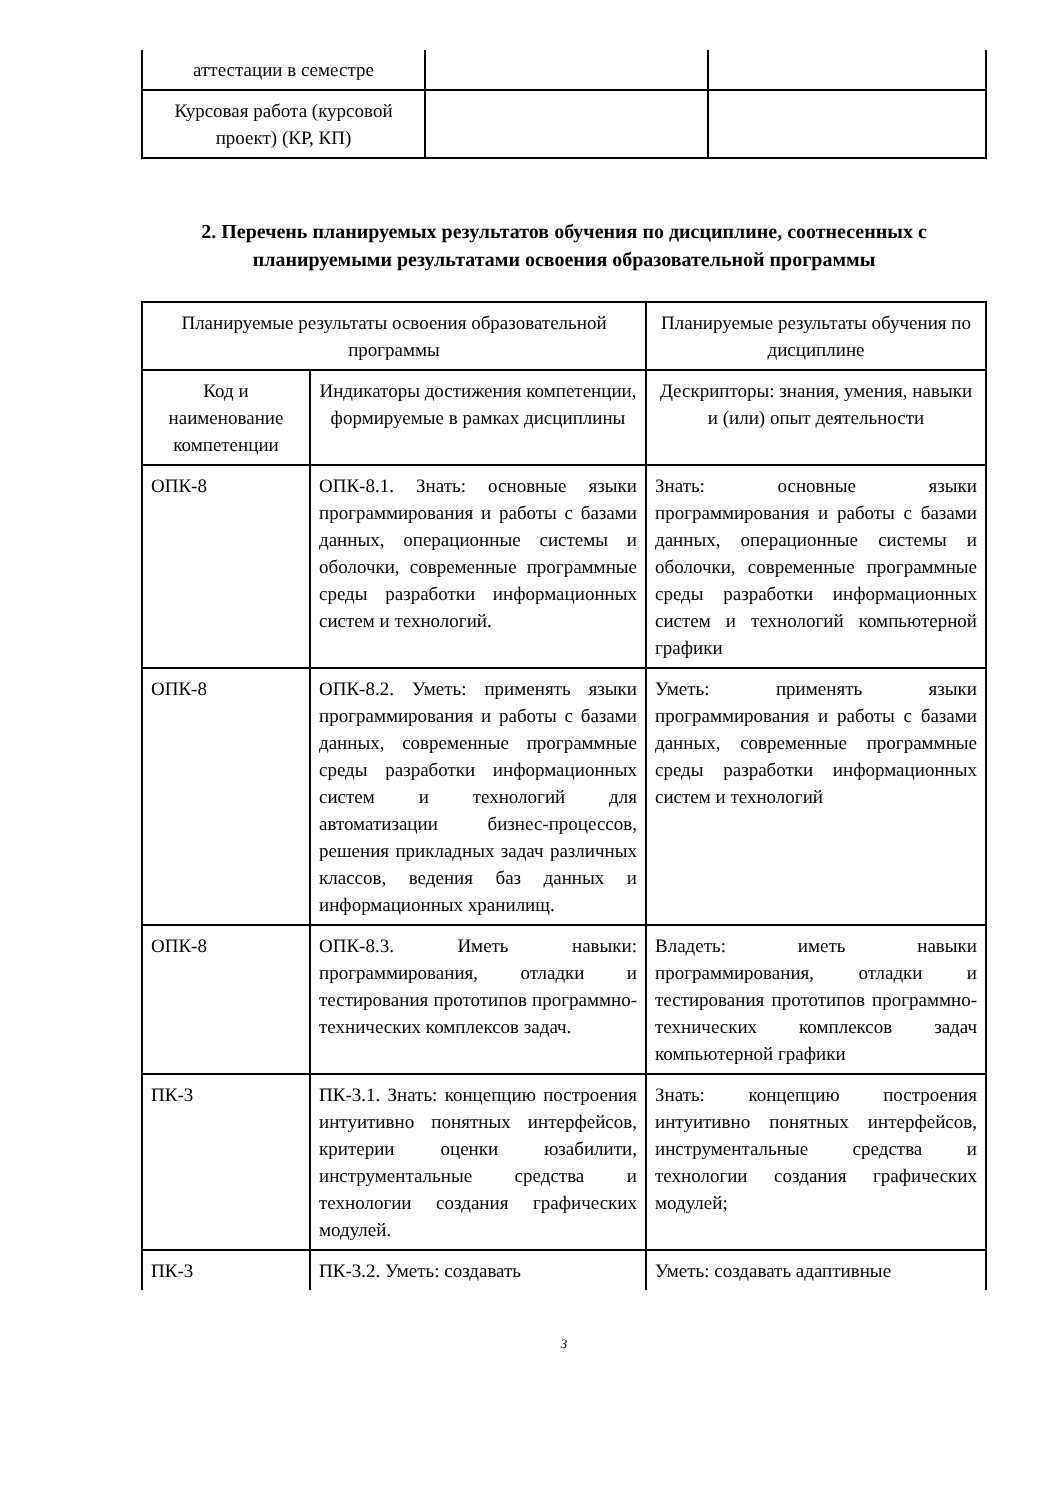| аттестации в семестре | | |
| Курсовая работа (курсовой проект) (КР, КП) | | |
2. Перечень планируемых результатов обучения по дисциплине, соотнесенных с планируемыми результатами освоения образовательной программы
| Планируемые результаты освоения образовательной программы | | Планируемые результаты обучения по дисциплине |
| Код и наименование компетенции | Индикаторы достижения компетенции, формируемые в рамках дисциплины | Дескрипторы: знания, умения, навыки и (или) опыт деятельности |
| ОПК-8 | ОПК-8.1. Знать: основные языки программирования и работы с базами данных, операционные системы и оболочки, современные программные среды разработки информационных систем и технологий. | Знать: основные языки программирования и работы с базами данных, операционные системы и оболочки, современные программные среды разработки информационных систем и технологий компьютерной графики |
| ОПК-8 | ОПК-8.2. Уметь: применять языки программирования и работы с базами данных, современные программные среды разработки информационных систем и технологий для автоматизации бизнес-процессов, решения прикладных задач различных классов, ведения баз данных и информационных хранилищ. | Уметь: применять языки программирования и работы с базами данных, современные программные среды разработки информационных систем и технологий |
| ОПК-8 | ОПК-8.3. Иметь навыки: программирования, отладки и тестирования прототипов программно-технических комплексов задач. | Владеть: иметь навыки программирования, отладки и тестирования прототипов программно- технических комплексов задач компьютерной графики |
| ПК-3 | ПК-3.1. Знать: концепцию построения интуитивно понятных интерфейсов, критерии оценки юзабилити, инструментальные средства и технологии создания графических модулей. | Знать: концепцию построения интуитивно понятных интерфейсов, инструментальные средства и технологии создания графических модулей; |
| ПК-3 | ПК-3.2. Уметь: создавать | Уметь: создавать адаптивные |
3